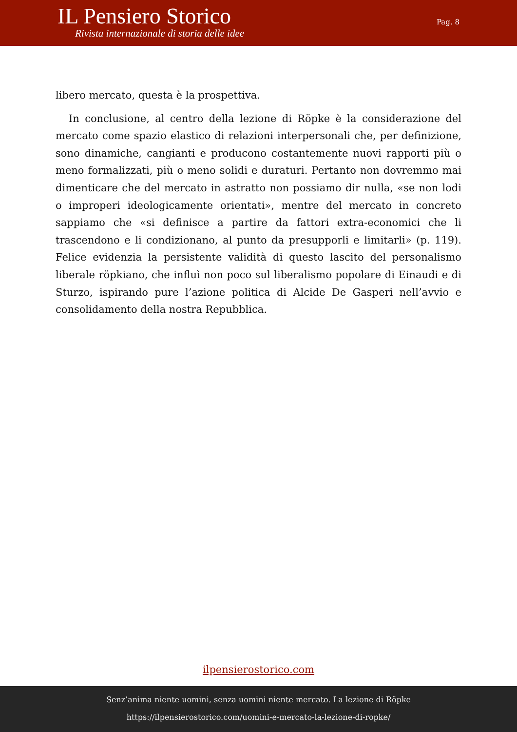IL Pensiero Storico
Rivista internazionale di storia delle idee
Pag. 8
libero mercato, questa è la prospettiva.
In conclusione, al centro della lezione di Röpke è la considerazione del mercato come spazio elastico di relazioni interpersonali che, per definizione, sono dinamiche, cangianti e producono costantemente nuovi rapporti più o meno formalizzati, più o meno solidi e duraturi. Pertanto non dovremmo mai dimenticare che del mercato in astratto non possiamo dir nulla, «se non lodi o improperi ideologicamente orientati», mentre del mercato in concreto sappiamo che «si definisce a partire da fattori extra-economici che li trascendono e li condizionano, al punto da presupporli e limitarli» (p. 119). Felice evidenzia la persistente validità di questo lascito del personalismo liberale röpkiano, che influì non poco sul liberalismo popolare di Einaudi e di Sturzo, ispirando pure l’azione politica di Alcide De Gasperi nell’avvio e consolidamento della nostra Repubblica.
ilpensierostorico.com
Senz’anima niente uomini, senza uomini niente mercato. La lezione di Röpke
https://ilpensierostorico.com/uomini-e-mercato-la-lezione-di-ropke/